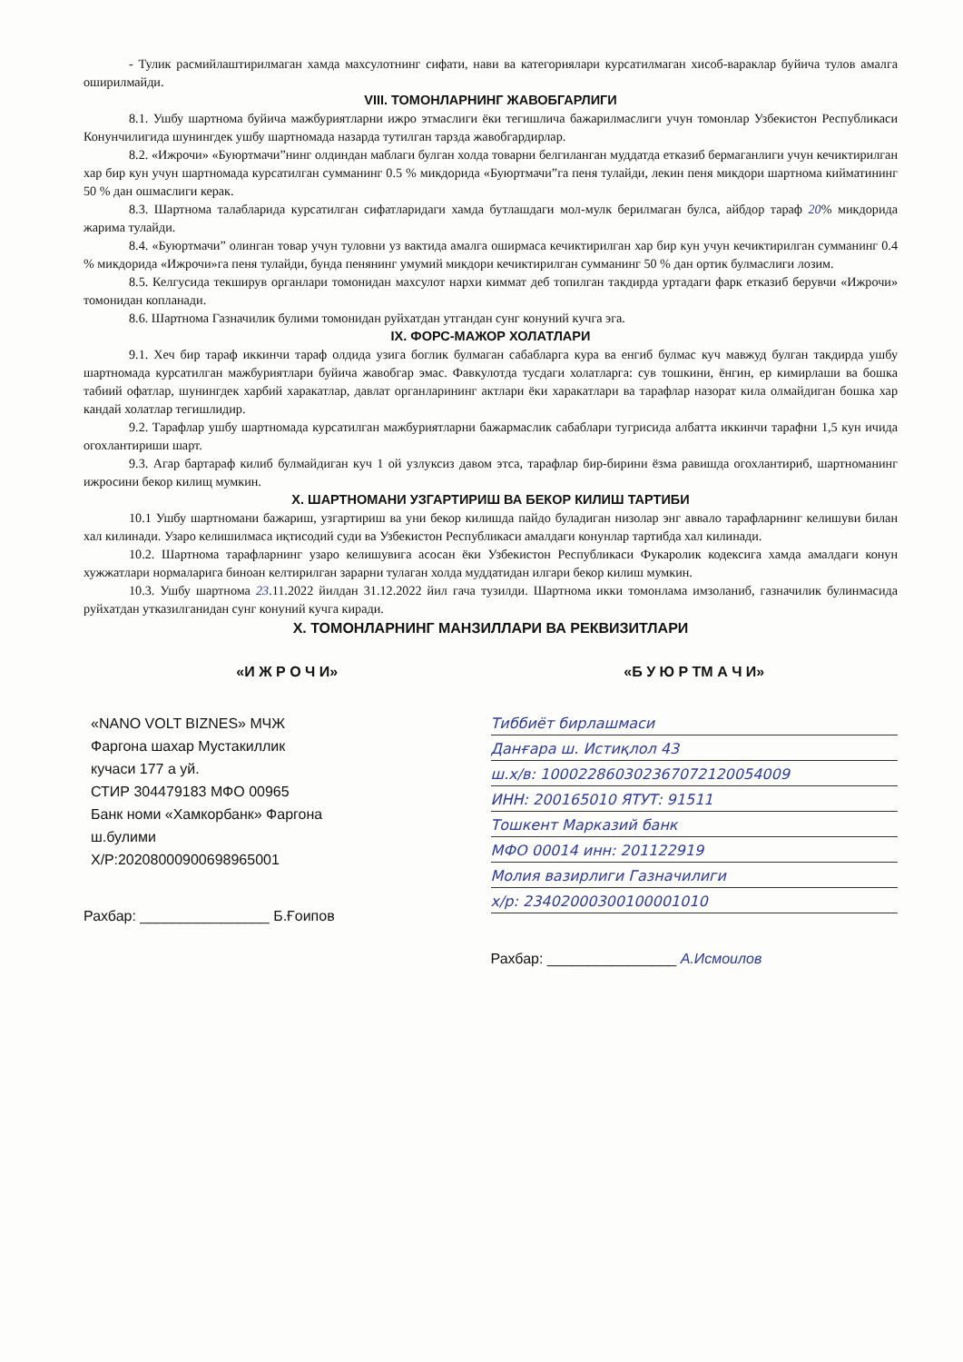- Тулик расмийлаштирилмаган хамда махсулотнинг сифати, нави ва категориялари курсатилмаган хисоб-вараклар буйича тулов амалга оширилмайди.
VIII. ТОМОНЛАРНИНГ ЖАВОБГАРЛИГИ
8.1. Ушбу шартнома буйича мажбуриятларни ижро этмаслиги ёки тегишлича бажарилмаслиги учун томонлар Узбекистон Республикаси Конунчилигида шунингдек ушбу шартномада назарда тутилган тарзда жавобгардирлар.
8.2. «Ижрочи» «Буюртмачи”нинг олдиндан маблаги булган холда товарни белгиланган муддатда етказиб бермаганлиги учун кечиктирилган хар бир кун учун шартномада курсатилган сумманинг 0.5 % микдорида «Буюртмачи”га пеня тулайди, лекин пеня микдори шартнома кийматининг 50 % дан ошмаслиги керак.
8.3. Шартнома талабларида курсатилган сифатларидаги хамда бутлашдаги мол-мулк берилмаган булса, айбдор тараф 20% микдорида жарима тулайди.
8.4. «Буюртмачи” олинган товар учун туловни уз вактида амалга оширмаса кечиктирилган хар бир кун учун кечиктирилган сумманинг 0.4 % микдорида «Ижрочи»га пеня тулайди, бунда пенянинг умумий микдори кечиктирилган сумманинг 50 % дан ортик булмаслиги лозим.
8.5. Келгусида текширув органлари томонидан махсулот нархи киммат деб топилган такдирда уртадаги фарк етказиб берувчи «Ижрочи» томонидан копланади.
8.6. Шартнома Газначилик булими томонидан руйхатдан утгандан сунг конуний кучга эга.
IX. ФОРС-МАЖОР ХОЛАТЛАРИ
9.1. Хеч бир тараф иккинчи тараф олдида узига боглик булмаган сабабларга кура ва енгиб булмас куч мавжуд булган такдирда ушбу шартномада курсатилган мажбуриятлари буйича жавобгар эмас. Фавкулотда тусдаги холатларга: сув тошкини, ёнгин, ер кимирлаши ва бошка табиий офатлар, шунингдек харбий харакатлар, давлат органларининг актлари ёки харакатлари ва тарафлар назорат кила олмайдиган бошка хар кандай холатлар тегишлидир.
9.2. Тарафлар ушбу шартномада курсатилган мажбуриятларни бажармаслик сабаблари тугрисида албатта иккинчи тарафни 1,5 кун ичида огохлантириши шарт.
9.3. Агар бартараф килиб булмайдиган куч 1 ой узлуксиз давом этса, тарафлар бир-бирини ёзма равишда огохлантириб, шартноманинг ижросини бекор килищ мумкин.
X. ШАРТНОМАНИ УЗГАРТИРИШ ВА БЕКОР КИЛИШ ТАРТИБИ
10.1 Ушбу шартномани бажариш, узгартириш ва уни бекор килишда пайдо буладиган низолар энг аввало тарафларнинг келишуви билан хал килинади. Узаро келишилмаса иқтисодий суди ва Узбекистон Республикаси амалдаги конунлар тартибда хал килинади.
10.2. Шартнома тарафларнинг узаро келишувига асосан ёки Узбекистон Республикаси Фукаролик кодексига хамда амалдаги конун хужжатлари нормаларига биноан келтирилган зарарни тулаган холда муддатидан илгари бекор килиш мумкин.
10.3. Ушбу шартнома 23.11.2022 йилдан 31.12.2022 йил гача тузилди. Шартнома икки томонлама имзоланиб, газначилик булинмасида руйхатдан утказилганидан сунг конуний кучга киради.
X. ТОМОНЛАРНИНГ МАНЗИЛЛАРИ ВА РЕКВИЗИТЛАРИ
«И Ж Р О Ч И»
«NANO VOLT BIZNES» МЧЖ
Фаргона шахар Мустакиллик
кучаси 177 а уй.
СТИР 304479183 МФО 00965
Банк номи «Хамкорбанк» Фаргона
ш.булими
Х/Р:20208000900698965001
Рахбар: ________________ Б.Ғоипов
«Б У Ю Р ТМ А Ч И»
Тиббиёт бирлашмаси
Данғара ш. Истиқлол 43
ш.х/в: 100022860302367072120054009
ИНН: 200165010 ЯТУТ: 91511
Тошкент Марказий банк
МФО 00014 инн: 201122919
Молия вазирлиги Газначилиги
х/р: 23402000300100001010
Рахбар: ________________ А.Исмоилов